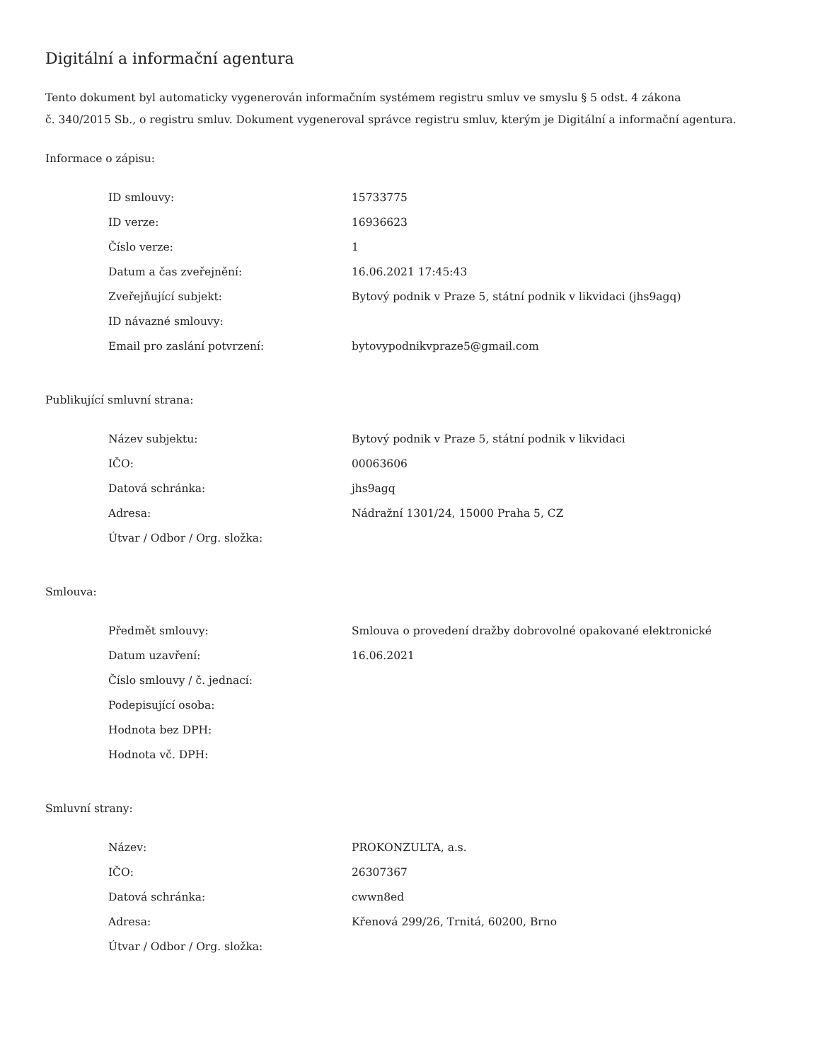Digitální a informační agentura
Tento dokument byl automaticky vygenerován informačním systémem registru smluv ve smyslu § 5 odst. 4 zákona
č. 340/2015 Sb., o registru smluv. Dokument vygeneroval správce registru smluv, kterým je Digitální a informační agentura.
Informace o zápisu:
| ID smlouvy: | 15733775 |
| ID verze: | 16936623 |
| Číslo verze: | 1 |
| Datum a čas zveřejnění: | 16.06.2021 17:45:43 |
| Zveřejňující subjekt: | Bytový podnik v Praze 5, státní podnik v likvidaci (jhs9agq) |
| ID návazné smlouvy: | |
| Email pro zaslání potvrzení: | bytovypodnikvpraze5@gmail.com |
Publikující smluvní strana:
| Název subjektu: | Bytový podnik v Praze 5, státní podnik v likvidaci |
| IČO: | 00063606 |
| Datová schránka: | jhs9agq |
| Adresa: | Nádražní 1301/24, 15000 Praha 5, CZ |
| Útvar / Odbor / Org. složka: | |
Smlouva:
| Předmět smlouvy: | Smlouva o provedení dražby dobrovolné opakované elektronické |
| Datum uzavření: | 16.06.2021 |
| Číslo smlouvy / č. jednací: | |
| Podepisující osoba: | |
| Hodnota bez DPH: | |
| Hodnota vč. DPH: | |
Smluvní strany:
| Název: | PROKONZULTA, a.s. |
| IČO: | 26307367 |
| Datová schránka: | cwwn8ed |
| Adresa: | Křenová 299/26, Trnitá, 60200, Brno |
| Útvar / Odbor / Org. složka: | |